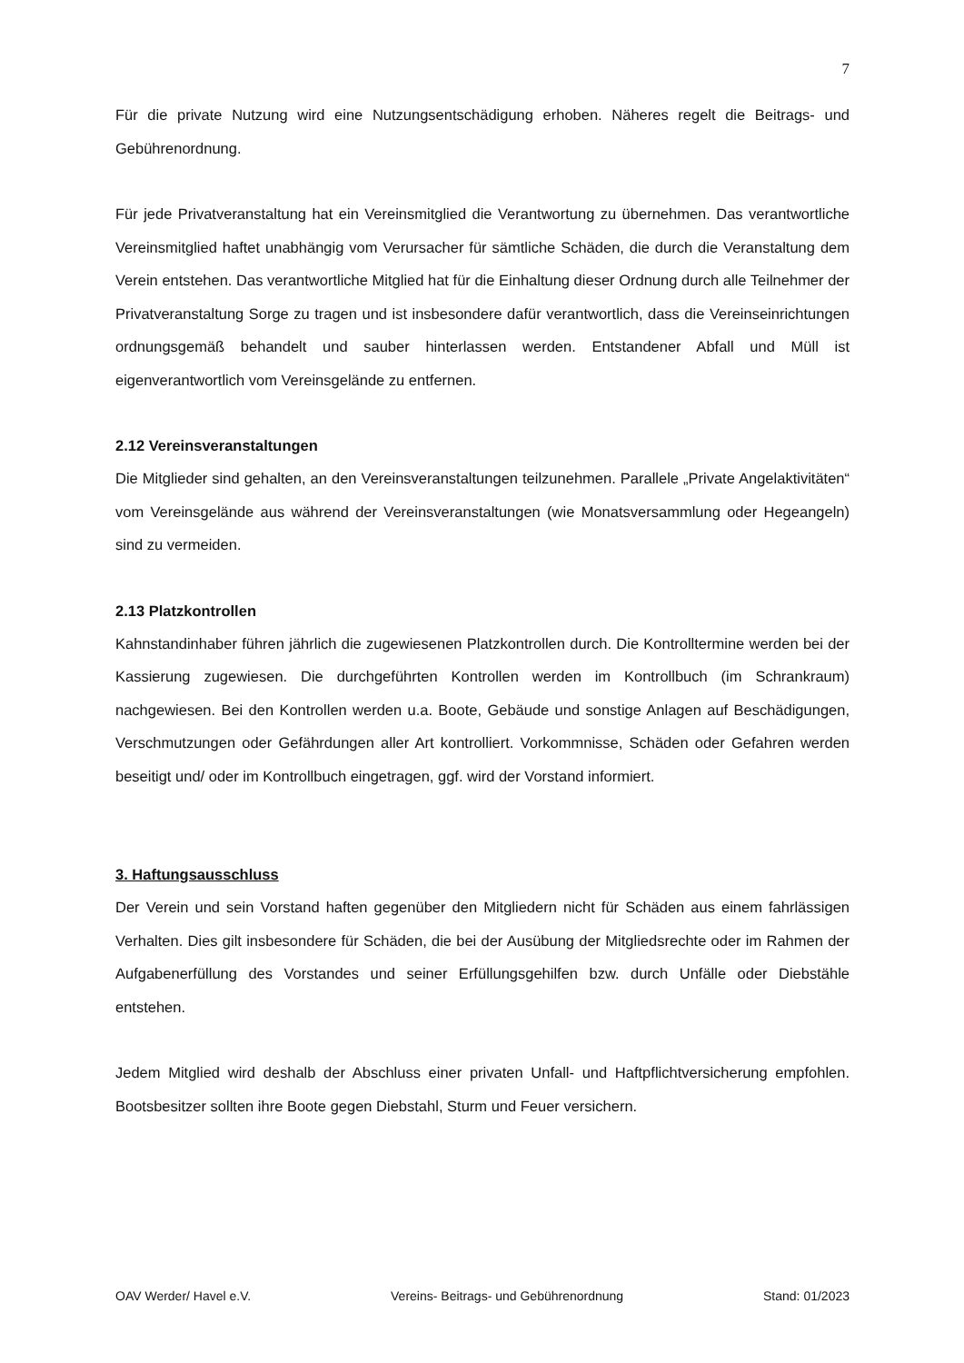7
Für die private Nutzung wird eine Nutzungsentschädigung erhoben. Näheres regelt die Beitrags- und Gebührenordnung.
Für jede Privatveranstaltung hat ein Vereinsmitglied die Verantwortung zu übernehmen. Das verantwortliche Vereinsmitglied haftet unabhängig vom Verursacher für sämtliche Schäden, die durch die Veranstaltung dem Verein entstehen. Das verantwortliche Mitglied hat für die Einhaltung dieser Ordnung durch alle Teilnehmer der Privatveranstaltung Sorge zu tragen und ist insbesondere dafür verantwortlich, dass die Vereinseinrichtungen ordnungsgemäß behandelt und sauber hinterlassen werden. Entstandener Abfall und Müll ist eigenverantwortlich vom Vereinsgelände zu entfernen.
2.12 Vereinsveranstaltungen
Die Mitglieder sind gehalten, an den Vereinsveranstaltungen teilzunehmen. Parallele „Private Angelaktivitäten“ vom Vereinsgelände aus während der Vereinsveranstaltungen (wie Monatsversammlung oder Hegeangeln) sind zu vermeiden.
2.13 Platzkontrollen
Kahnstandinhaber führen jährlich die zugewiesenen Platzkontrollen durch. Die Kontrolltermine werden bei der Kassierung zugewiesen. Die durchgeführten Kontrollen werden im Kontrollbuch (im Schrankraum) nachgewiesen. Bei den Kontrollen werden u.a. Boote, Gebäude und sonstige Anlagen auf Beschädigungen, Verschmutzungen oder Gefährdungen aller Art kontrolliert. Vorkommnisse, Schäden oder Gefahren werden beseitigt und/ oder im Kontrollbuch eingetragen, ggf. wird der Vorstand informiert.
3. Haftungsausschluss
Der Verein und sein Vorstand haften gegenüber den Mitgliedern nicht für Schäden aus einem fahrlässigen Verhalten. Dies gilt insbesondere für Schäden, die bei der Ausübung der Mitgliedsrechte oder im Rahmen der Aufgabenerfüllung des Vorstandes und seiner Erfüllungsgehilfen bzw. durch Unfälle oder Diebstähle entstehen.
Jedem Mitglied wird deshalb der Abschluss einer privaten Unfall- und Haftpflichtversicherung empfohlen. Bootsbesitzer sollten ihre Boote gegen Diebstahl, Sturm und Feuer versichern.
OAV Werder/ Havel e.V. Vereins- Beitrags- und Gebührenordnung Stand: 01/2023